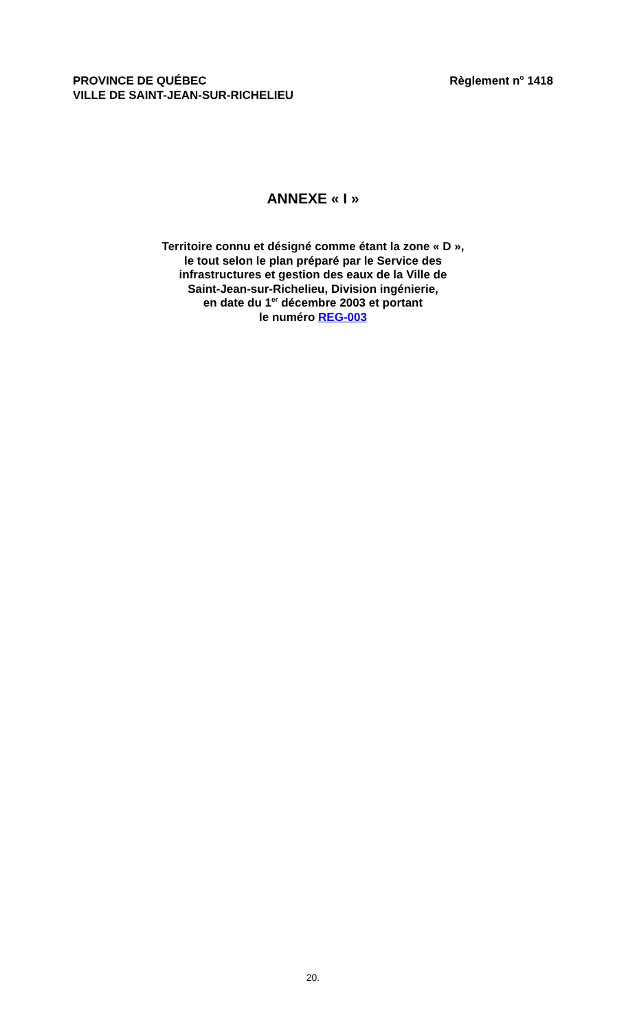PROVINCE DE QUÉBEC
VILLE DE SAINT-JEAN-SUR-RICHELIEU
Règlement n<sup>o</sup> 1418
ANNEXE « I »
Territoire connu et désigné comme étant la zone « D »,
le tout selon le plan préparé par le Service des
infrastructures et gestion des eaux de la Ville de
Saint-Jean-sur-Richelieu, Division ingénierie,
en date du 1<sup>er</sup> décembre 2003 et portant
le numéro REG-003
20.